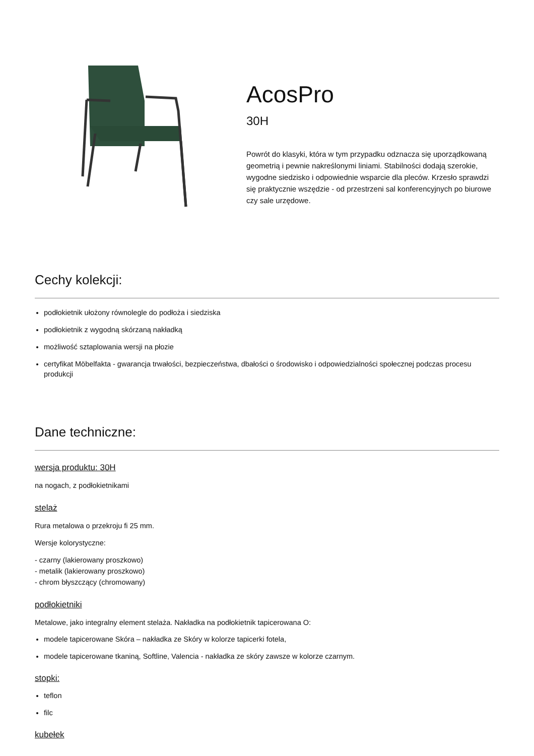AcosPro
30H
Powrót do klasyki, która w tym przypadku odznacza się uporządkowaną geometrią i pewnie nakreślonymi liniami. Stabilności dodają szerokie, wygodne siedzisko i odpowiednie wsparcie dla pleców. Krzesło sprawdzi się praktycznie wszędzie - od przestrzeni sal konferencyjnych po biurowe czy sale urzędowe.
Cechy kolekcji:
podłokietnik ułożony równolegle do podłoża i siedziska
podłokietnik z wygodną skórzaną nakładką
możliwość sztaplowania wersji na płozie
certyfikat Möbelfakta - gwarancja trwałości, bezpieczeństwa, dbałości o środowisko i odpowiedzialności społecznej podczas procesu produkcji
Dane techniczne:
wersja produktu: 30H
na nogach, z podłokietnikami
stelaż
Rura metalowa o przekroju fi 25 mm.
Wersje kolorystyczne:
- czarny (lakierowany proszkowo)
- metalik (lakierowany proszkowo)
- chrom błyszczący (chromowany)
podłokietniki
Metalowe, jako integralny element stelaża. Nakładka na podłokietnik tapicerowana O:
modele tapicerowane Skóra – nakładka ze Skóry w kolorze tapicerki fotela,
modele tapicerowane tkaniną, Softline, Valencia - nakładka ze skóry zawsze w kolorze czarnym.
stopki:
teflon
filc
kubełek